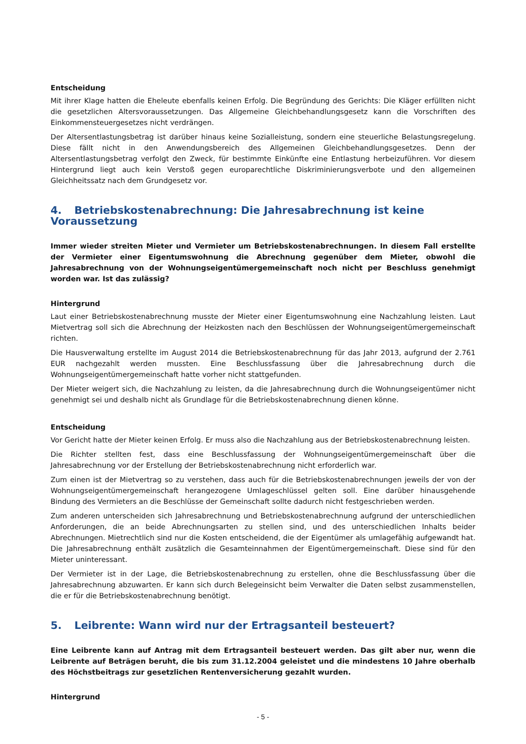Entscheidung
Mit ihrer Klage hatten die Eheleute ebenfalls keinen Erfolg. Die Begründung des Gerichts: Die Kläger erfüllten nicht die gesetzlichen Altersvoraussetzungen. Das Allgemeine Gleichbehandlungsgesetz kann die Vorschriften des Einkommensteuergesetzes nicht verdrängen.
Der Altersentlastungsbetrag ist darüber hinaus keine Sozialleistung, sondern eine steuerliche Belastungsregelung. Diese fällt nicht in den Anwendungsbereich des Allgemeinen Gleichbehandlungsgesetzes. Denn der Altersentlastungsbetrag verfolgt den Zweck, für bestimmte Einkünfte eine Entlastung herbeizuführen. Vor diesem Hintergrund liegt auch kein Verstoß gegen europarechtliche Diskriminierungsverbote und den allgemeinen Gleichheitssatz nach dem Grundgesetz vor.
4. Betriebskostenabrechnung: Die Jahresabrechnung ist keine Voraussetzung
Immer wieder streiten Mieter und Vermieter um Betriebskostenabrechnungen. In diesem Fall erstellte der Vermieter einer Eigentumswohnung die Abrechnung gegenüber dem Mieter, obwohl die Jahresabrechnung von der Wohnungseigentümergemeinschaft noch nicht per Beschluss genehmigt worden war. Ist das zulässig?
Hintergrund
Laut einer Betriebskostenabrechnung musste der Mieter einer Eigentumswohnung eine Nachzahlung leisten. Laut Mietvertrag soll sich die Abrechnung der Heizkosten nach den Beschlüssen der Wohnungseigentümergemeinschaft richten.
Die Hausverwaltung erstellte im August 2014 die Betriebskostenabrechnung für das Jahr 2013, aufgrund der 2.761 EUR nachgezahlt werden mussten. Eine Beschlussfassung über die Jahresabrechnung durch die Wohnungseigentümergemeinschaft hatte vorher nicht stattgefunden.
Der Mieter weigert sich, die Nachzahlung zu leisten, da die Jahresabrechnung durch die Wohnungseigentümer nicht genehmigt sei und deshalb nicht als Grundlage für die Betriebskostenabrechnung dienen könne.
Entscheidung
Vor Gericht hatte der Mieter keinen Erfolg. Er muss also die Nachzahlung aus der Betriebskostenabrechnung leisten.
Die Richter stellten fest, dass eine Beschlussfassung der Wohnungseigentümergemeinschaft über die Jahresabrechnung vor der Erstellung der Betriebskostenabrechnung nicht erforderlich war.
Zum einen ist der Mietvertrag so zu verstehen, dass auch für die Betriebskostenabrechnungen jeweils der von der Wohnungseigentümergemeinschaft herangezogene Umlageschlüssel gelten soll. Eine darüber hinausgehende Bindung des Vermieters an die Beschlüsse der Gemeinschaft sollte dadurch nicht festgeschrieben werden.
Zum anderen unterscheiden sich Jahresabrechnung und Betriebskostenabrechnung aufgrund der unterschiedlichen Anforderungen, die an beide Abrechnungsarten zu stellen sind, und des unterschiedlichen Inhalts beider Abrechnungen. Mietrechtlich sind nur die Kosten entscheidend, die der Eigentümer als umlagefähig aufgewandt hat. Die Jahresabrechnung enthält zusätzlich die Gesamteinnahmen der Eigentümergemeinschaft. Diese sind für den Mieter uninteressant.
Der Vermieter ist in der Lage, die Betriebskostenabrechnung zu erstellen, ohne die Beschlussfassung über die Jahresabrechnung abzuwarten. Er kann sich durch Belegeinsicht beim Verwalter die Daten selbst zusammenstellen, die er für die Betriebskostenabrechnung benötigt.
5. Leibrente: Wann wird nur der Ertragsanteil besteuert?
Eine Leibrente kann auf Antrag mit dem Ertragsanteil besteuert werden. Das gilt aber nur, wenn die Leibrente auf Beträgen beruht, die bis zum 31.12.2004 geleistet und die mindestens 10 Jahre oberhalb des Höchstbeitrags zur gesetzlichen Rentenversicherung gezahlt wurden.
Hintergrund
- 5 -